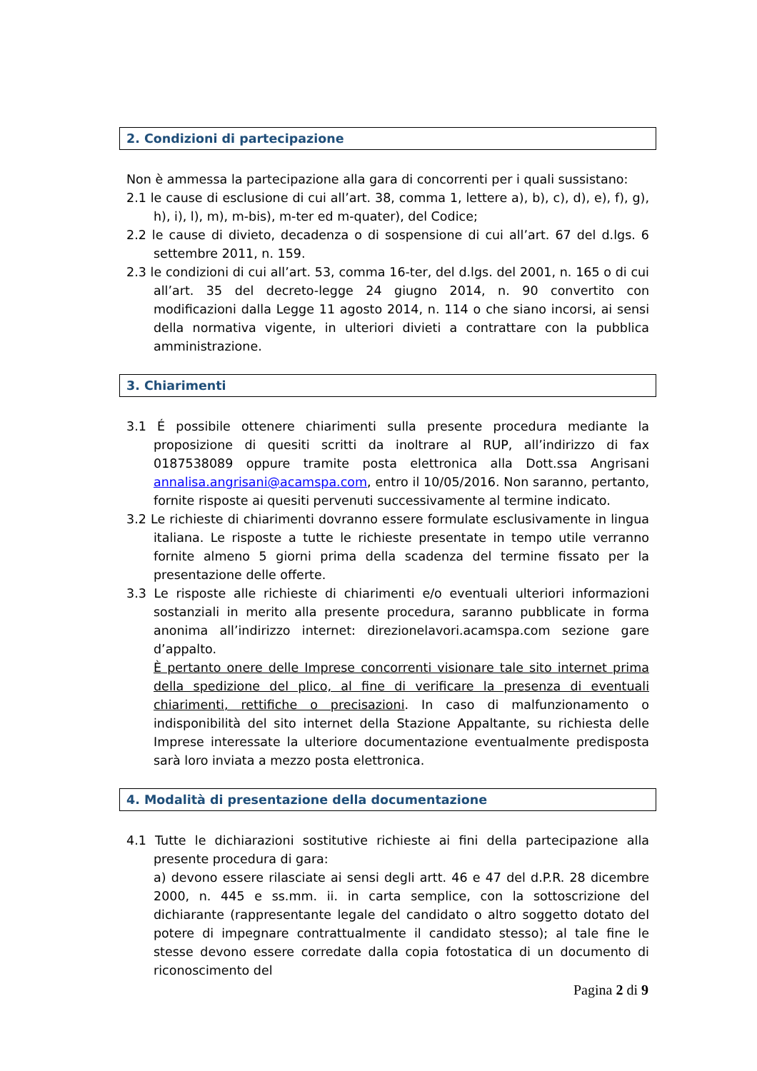2. Condizioni di partecipazione
Non è ammessa la partecipazione alla gara di concorrenti per i quali sussistano:
2.1 le cause di esclusione di cui all’art. 38, comma 1, lettere a), b), c), d), e), f), g), h), i), l), m), m-bis), m-ter ed m-quater), del Codice;
2.2 le cause di divieto, decadenza o di sospensione di cui all’art. 67 del d.lgs. 6 settembre 2011, n. 159.
2.3 le condizioni di cui all’art. 53, comma 16-ter, del d.lgs. del 2001, n. 165 o di cui all’art. 35 del decreto-legge 24 giugno 2014, n. 90 convertito con modificazioni dalla Legge 11 agosto 2014, n. 114 o che siano incorsi, ai sensi della normativa vigente, in ulteriori divieti a contrattare con la pubblica amministrazione.
3. Chiarimenti
3.1 É possibile ottenere chiarimenti sulla presente procedura mediante la proposizione di quesiti scritti da inoltrare al RUP, all’indirizzo di fax 0187538089 oppure tramite posta elettronica alla Dott.ssa Angrisani annalisa.angrisani@acamspa.com, entro il 10/05/2016. Non saranno, pertanto, fornite risposte ai quesiti pervenuti successivamente al termine indicato.
3.2 Le richieste di chiarimenti dovranno essere formulate esclusivamente in lingua italiana. Le risposte a tutte le richieste presentate in tempo utile verranno fornite almeno 5 giorni prima della scadenza del termine fissato per la presentazione delle offerte.
3.3 Le risposte alle richieste di chiarimenti e/o eventuali ulteriori informazioni sostanziali in merito alla presente procedura, saranno pubblicate in forma anonima all’indirizzo internet: direzionelavori.acamspa.com sezione gare d’appalto.
È pertanto onere delle Imprese concorrenti visionare tale sito internet prima della spedizione del plico, al fine di verificare la presenza di eventuali chiarimenti, rettifiche o precisazioni. In caso di malfunzionamento o indisponibilità del sito internet della Stazione Appaltante, su richiesta delle Imprese interessate la ulteriore documentazione eventualmente predisposta sarà loro inviata a mezzo posta elettronica.
4. Modalità di presentazione della documentazione
4.1 Tutte le dichiarazioni sostitutive richieste ai fini della partecipazione alla presente procedura di gara:
a) devono essere rilasciate ai sensi degli artt. 46 e 47 del d.P.R. 28 dicembre 2000, n. 445 e ss.mm. ii. in carta semplice, con la sottoscrizione del dichiarante (rappresentante legale del candidato o altro soggetto dotato del potere di impegnare contrattualmente il candidato stesso); al tale fine le stesse devono essere corredate dalla copia fotostatica di un documento di riconoscimento del
Pagina 2 di 9